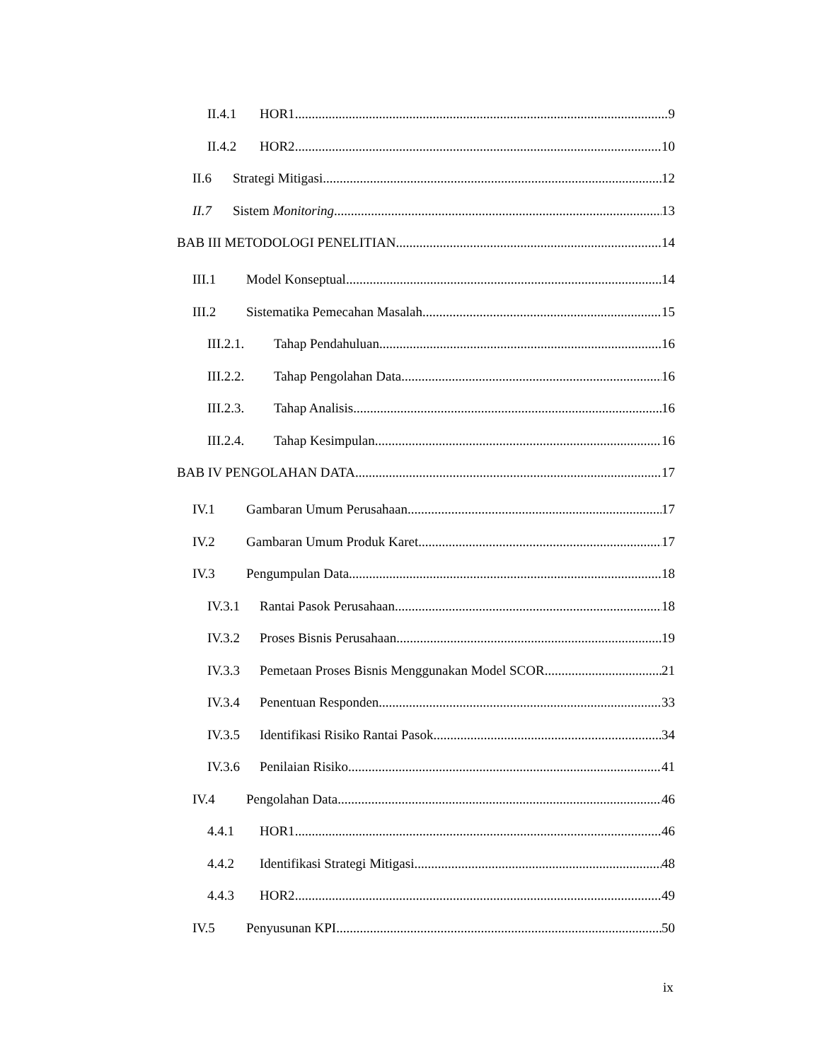II.4.1 HOR1 9
II.4.2 HOR2 10
II.6 Strategi Mitigasi 12
II.7 Sistem Monitoring 13
BAB III METODOLOGI PENELITIAN 14
III.1 Model Konseptual 14
III.2 Sistematika Pemecahan Masalah 15
III.2.1. Tahap Pendahuluan 16
III.2.2. Tahap Pengolahan Data 16
III.2.3. Tahap Analisis 16
III.2.4. Tahap Kesimpulan 16
BAB IV PENGOLAHAN DATA 17
IV.1 Gambaran Umum Perusahaan 17
IV.2 Gambaran Umum Produk Karet 17
IV.3 Pengumpulan Data 18
IV.3.1 Rantai Pasok Perusahaan 18
IV.3.2 Proses Bisnis Perusahaan 19
IV.3.3 Pemetaan Proses Bisnis Menggunakan Model SCOR 21
IV.3.4 Penentuan Responden 33
IV.3.5 Identifikasi Risiko Rantai Pasok 34
IV.3.6 Penilaian Risiko 41
IV.4 Pengolahan Data 46
4.4.1 HOR1 46
4.4.2 Identifikasi Strategi Mitigasi 48
4.4.3 HOR2 49
IV.5 Penyusunan KPI 50
ix